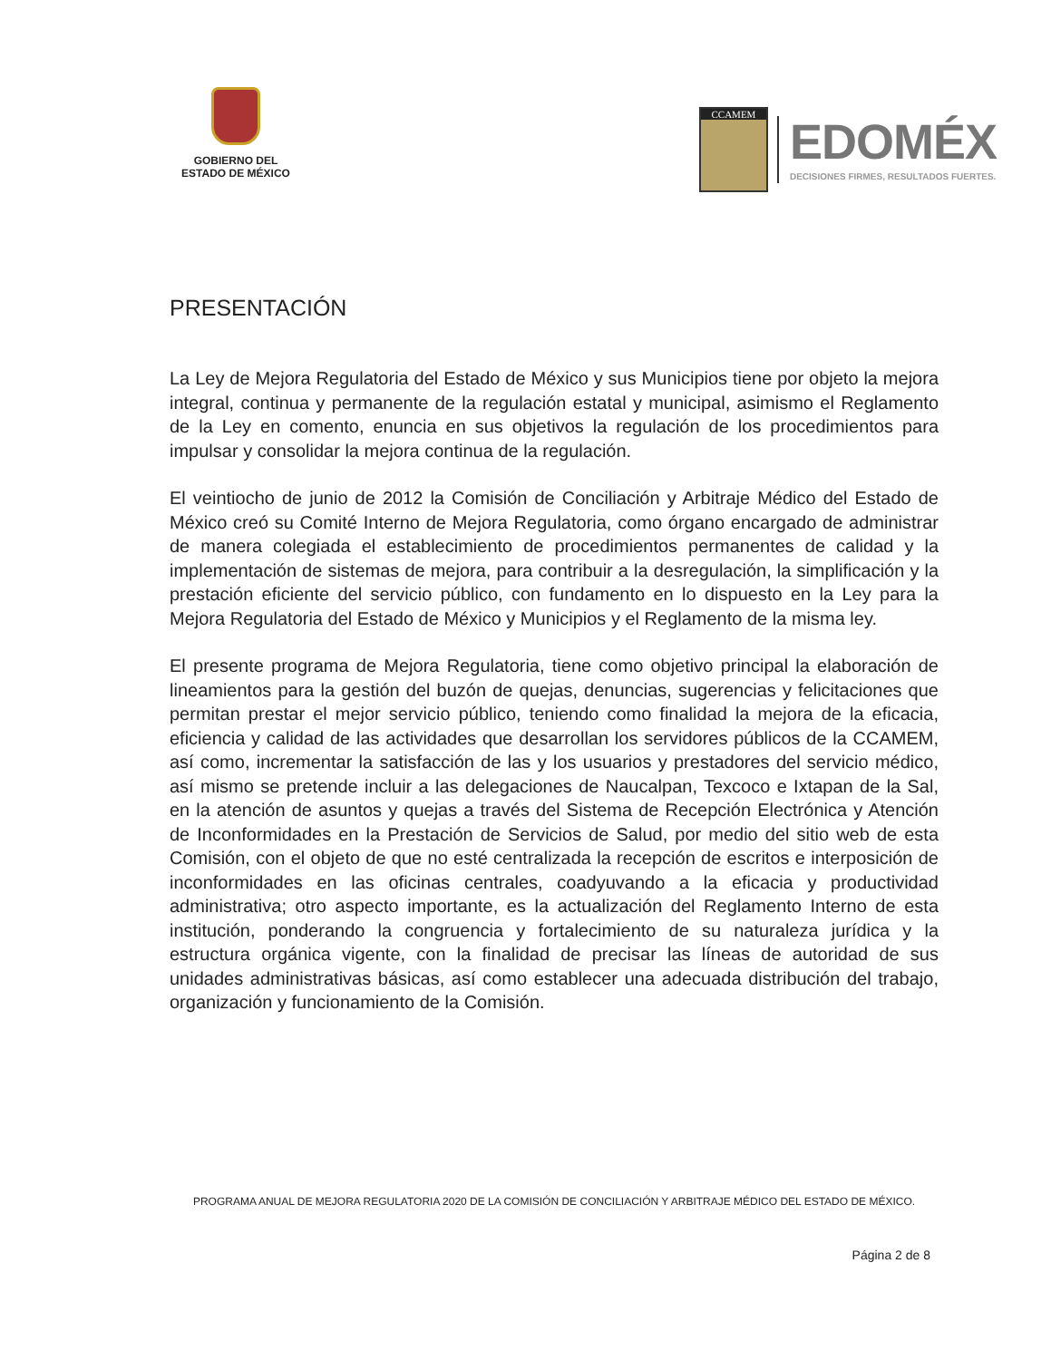GOBIERNO DEL
ESTADO DE MÉXICO
CCAMEM
EDOMÉX
DECISIONES FIRMES, RESULTADOS FUERTES.
PRESENTACIÓN
La Ley de Mejora Regulatoria del Estado de México y sus Municipios tiene por objeto la mejora integral, continua y permanente de la regulación estatal y municipal, asimismo el Reglamento de la Ley en comento, enuncia en sus objetivos la regulación de los procedimientos para impulsar y consolidar la mejora continua de la regulación.
El veintiocho de junio de 2012 la Comisión de Conciliación y Arbitraje Médico del Estado de México creó su Comité Interno de Mejora Regulatoria, como órgano encargado de administrar de manera colegiada el establecimiento de procedimientos permanentes de calidad y la implementación de sistemas de mejora, para contribuir a la desregulación, la simplificación y la prestación eficiente del servicio público, con fundamento en lo dispuesto en la Ley para la Mejora Regulatoria del Estado de México y Municipios y el Reglamento de la misma ley.
El presente programa de Mejora Regulatoria, tiene como objetivo principal la elaboración de lineamientos para la gestión del buzón de quejas, denuncias, sugerencias y felicitaciones que permitan prestar el mejor servicio público, teniendo como finalidad la mejora de la eficacia, eficiencia y calidad de las actividades que desarrollan los servidores públicos de la CCAMEM, así como, incrementar la satisfacción de las y los usuarios y prestadores del servicio médico, así mismo se pretende incluir a las delegaciones de Naucalpan, Texcoco e Ixtapan de la Sal, en la atención de asuntos y quejas a través del Sistema de Recepción Electrónica y Atención de Inconformidades en la Prestación de Servicios de Salud, por medio del sitio web de esta Comisión, con el objeto de que no esté centralizada la recepción de escritos e interposición de inconformidades en las oficinas centrales, coadyuvando a la eficacia y productividad administrativa; otro aspecto importante, es la actualización del Reglamento Interno de esta institución, ponderando la congruencia y fortalecimiento de su naturaleza jurídica y la estructura orgánica vigente, con la finalidad de precisar las líneas de autoridad de sus unidades administrativas básicas, así como establecer una adecuada distribución del trabajo, organización y funcionamiento de la Comisión.
PROGRAMA ANUAL DE MEJORA REGULATORIA 2020 DE LA COMISIÓN DE CONCILIACIÓN Y ARBITRAJE MÉDICO DEL ESTADO DE MÉXICO.
Página 2 de 8